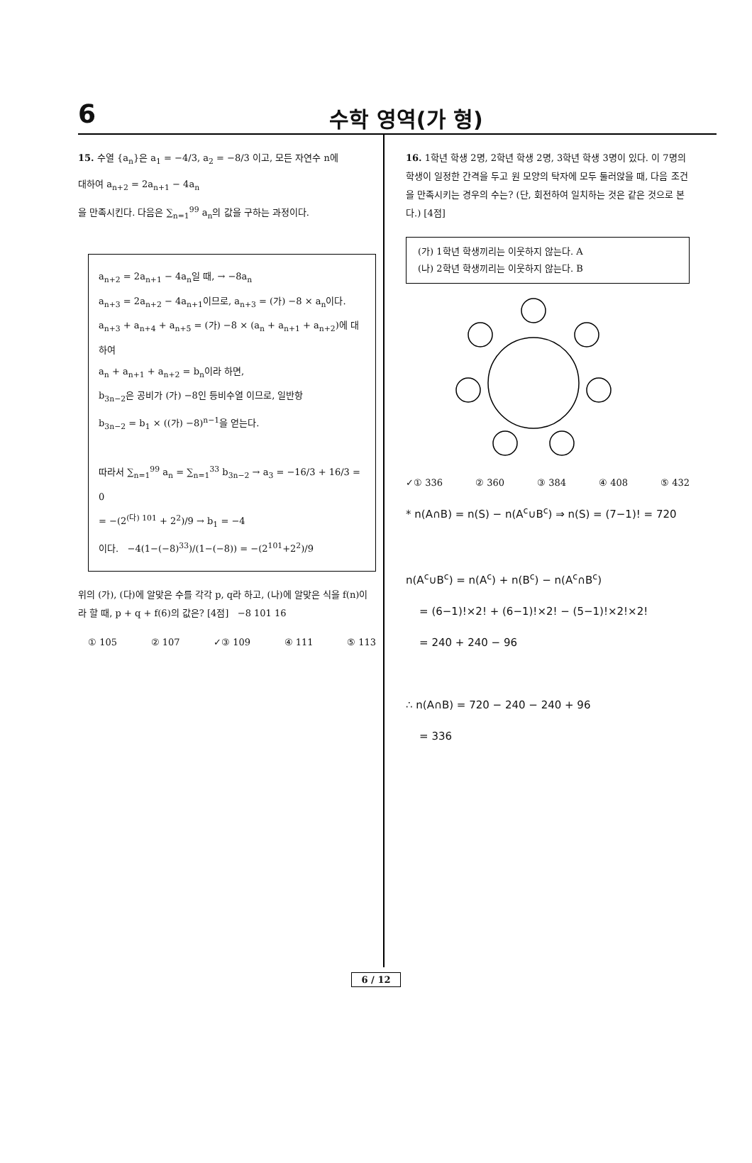6
수학 영역(가 형)
15. 수열 {a<sub>n</sub>}은 a<sub>1</sub> = −4/3, a<sub>2</sub> = −8/3 이고, 모든 자연수 n에
대하여 a<sub>n+2</sub> = 2a<sub>n+1</sub> − 4a<sub>n</sub>
을 만족시킨다. 다음은 ∑<sub>n=1</sub><sup>99</sup> a<sub>n</sub>의 값을 구하는 과정이다.
a<sub>n+2</sub> = 2a<sub>n+1</sub> − 4a<sub>n</sub>일 때, → −8a<sub>n</sub>
a<sub>n+3</sub> = 2a<sub>n+2</sub> − 4a<sub>n+1</sub>이므로, a<sub>n+3</sub> = (가) −8 × a<sub>n</sub>이다.
a<sub>n+3</sub> + a<sub>n+4</sub> + a<sub>n+5</sub> = (가) −8 × (a<sub>n</sub> + a<sub>n+1</sub> + a<sub>n+2</sub>)에 대하여
a<sub>n</sub> + a<sub>n+1</sub> + a<sub>n+2</sub> = b<sub>n</sub>이라 하면,
b<sub>3n−2</sub>은 공비가 (가) −8인 등비수열 이므로, 일반항
b<sub>3n−2</sub> = b<sub>1</sub> × ((가) −8)<sup>n−1</sup>을 얻는다.
따라서 ∑<sub>n=1</sub><sup>99</sup> a<sub>n</sub> = ∑<sub>n=1</sub><sup>33</sup> b<sub>3n−2</sub> → a<sub>3</sub> = −16/3 + 16/3 = 0
= −(2<sup>(다) 101</sup> + 2<sup>2</sup>)/9 → b<sub>1</sub> = −4
이다. −4(1−(−8)<sup>33</sup>)/(1−(−8)) = −(2<sup>101</sup>+2<sup>2</sup>)/9
위의 (가), (다)에 알맞은 수를 각각 p, q라 하고, (나)에 알맞은 식을 f(n)이라 할 때, p + q + f(6)의 값은? [4점] −8 101 16
① 105 ② 107 ✓③ 109 ④ 111 ⑤ 113
16. 1학년 학생 2명, 2학년 학생 2명, 3학년 학생 3명이 있다. 이 7명의 학생이 일정한 간격을 두고 원 모양의 탁자에 모두 둘러앉을 때, 다음 조건을 만족시키는 경우의 수는? (단, 회전하여 일치하는 것은 같은 것으로 본다.) [4점]
(가) 1학년 학생끼리는 이웃하지 않는다. A
(나) 2학년 학생끼리는 이웃하지 않는다. B
✓① 336 ② 360 ③ 384 ④ 408 ⑤ 432
* n(A∩B) = n(S) − n(A<sup>c</sup>∪B<sup>c</sup>) ⇒ n(S) = (7−1)! = 720
n(A<sup>c</sup>∪B<sup>c</sup>) = n(A<sup>c</sup>) + n(B<sup>c</sup>) − n(A<sup>c</sup>∩B<sup>c</sup>)
= (6−1)!×2! + (6−1)!×2! − (5−1)!×2!×2!
= 240 + 240 − 96
∴ n(A∩B) = 720 − 240 − 240 + 96
= 336
6 / 12